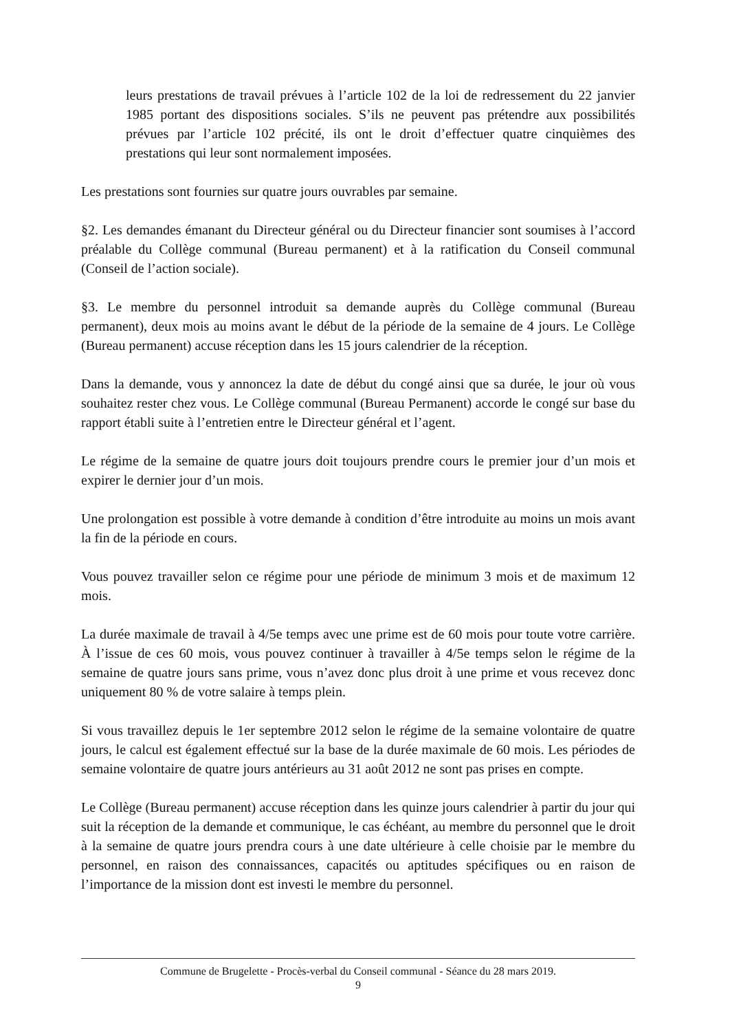leurs prestations de travail prévues à l’article 102 de la loi de redressement du 22 janvier 1985 portant des dispositions sociales. S’ils ne peuvent pas prétendre aux possibilités prévues par l’article 102 précité, ils ont le droit d’effectuer quatre cinquièmes des prestations qui leur sont normalement imposées.
Les prestations sont fournies sur quatre jours ouvrables par semaine.
§2. Les demandes émanant du Directeur général ou du Directeur financier sont soumises à l’accord préalable du Collège communal (Bureau permanent) et à la ratification du Conseil communal (Conseil de l’action sociale).
§3. Le membre du personnel introduit sa demande auprès du Collège communal (Bureau permanent), deux mois au moins avant le début de la période de la semaine de 4 jours. Le Collège (Bureau permanent) accuse réception dans les 15 jours calendrier de la réception.
Dans la demande, vous y annoncez la date de début du congé ainsi que sa durée, le jour où vous souhaitez rester chez vous. Le Collège communal (Bureau Permanent) accorde le congé sur base du rapport établi suite à l’entretien entre le Directeur général et l’agent.
Le régime de la semaine de quatre jours doit toujours prendre cours le premier jour d’un mois et expirer le dernier jour d’un mois.
Une prolongation est possible à votre demande à condition d’être introduite au moins un mois avant la fin de la période en cours.
Vous pouvez travailler selon ce régime pour une période de minimum 3 mois et de maximum 12 mois.
La durée maximale de travail à 4/5e temps avec une prime est de 60 mois pour toute votre carrière. À l’issue de ces 60 mois, vous pouvez continuer à travailler à 4/5e temps selon le régime de la semaine de quatre jours sans prime, vous n’avez donc plus droit à une prime et vous recevez donc uniquement 80 % de votre salaire à temps plein.
Si vous travaillez depuis le 1er septembre 2012 selon le régime de la semaine volontaire de quatre jours, le calcul est également effectué sur la base de la durée maximale de 60 mois. Les périodes de semaine volontaire de quatre jours antérieurs au 31 août 2012 ne sont pas prises en compte.
Le Collège (Bureau permanent) accuse réception dans les quinze jours calendrier à partir du jour qui suit la réception de la demande et communique, le cas échéant, au membre du personnel que le droit à la semaine de quatre jours prendra cours à une date ultérieure à celle choisie par le membre du personnel, en raison des connaissances, capacités ou aptitudes spécifiques ou en raison de l’importance de la mission dont est investi le membre du personnel.
Commune de Brugelette - Procès-verbal du Conseil communal - Séance du 28 mars 2019.
9